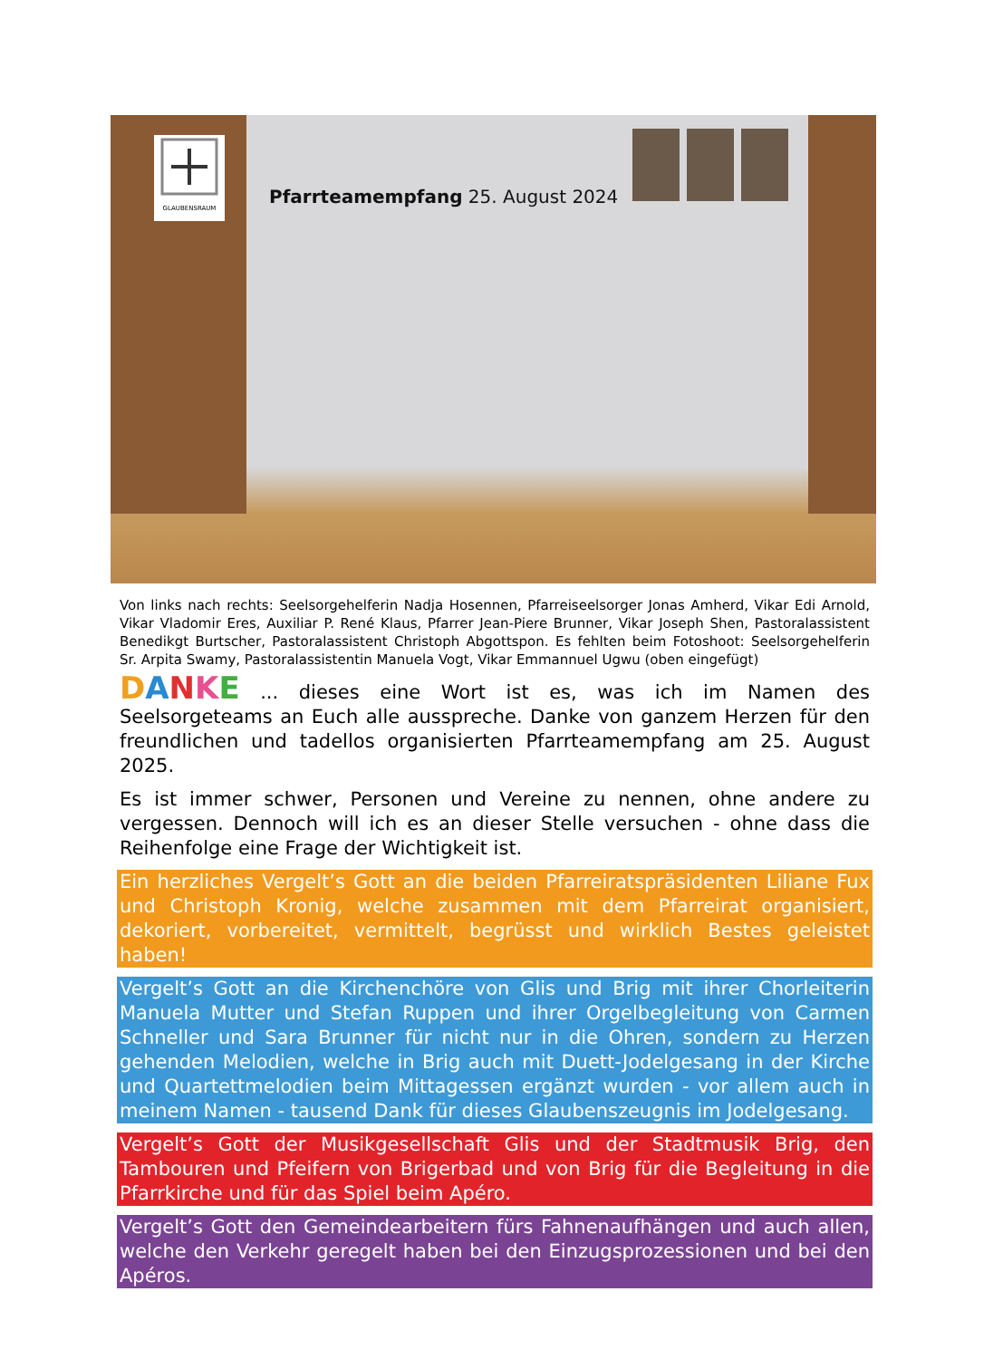GLAUBENSRAUM
Pfarrteamempfang 25. August 2024
Von links nach rechts: Seelsorgehelferin Nadja Hosennen, Pfarreiseelsorger Jonas Amherd, Vikar Edi Arnold, Vikar Vladomir Eres, Auxiliar P. René Klaus, Pfarrer Jean-Piere Brunner, Vikar Joseph Shen, Pastoralassistent Benedikgt Burtscher, Pastoralassistent Christoph Abgottspon. Es fehlten beim Fotoshoot: Seelsorgehelferin Sr. Arpita Swamy, Pastoralassistentin Manuela Vogt, Vikar Emmannuel Ugwu (oben eingefügt)
DANKE ... dieses eine Wort ist es, was ich im Namen des Seelsorgeteams an Euch alle ausspreche. Danke von ganzem Herzen für den freundlichen und tadellos organisierten Pfarrteamempfang am 25. August 2025.
Es ist immer schwer, Personen und Vereine zu nennen, ohne andere zu vergessen. Dennoch will ich es an dieser Stelle versuchen - ohne dass die Reihenfolge eine Frage der Wichtigkeit ist.
Ein herzliches Vergelt’s Gott an die beiden Pfarreiratspräsidenten Liliane Fux und Christoph Kronig, welche zusammen mit dem Pfarreirat organisiert, dekoriert, vorbereitet, vermittelt, begrüsst und wirklich Bestes geleistet haben!
Vergelt’s Gott an die Kirchenchöre von Glis und Brig mit ihrer Chorleiterin Manuela Mutter und Stefan Ruppen und ihrer Orgelbegleitung von Carmen Schneller und Sara Brunner für nicht nur in die Ohren, sondern zu Herzen gehenden Melodien, welche in Brig auch mit Duett-Jodelgesang in der Kirche und Quartettmelodien beim Mittagessen ergänzt wurden - vor allem auch in meinem Namen - tausend Dank für dieses Glaubenszeugnis im Jodelgesang.
Vergelt’s Gott der Musikgesellschaft Glis und der Stadtmusik Brig, den Tambouren und Pfeifern von Brigerbad und von Brig für die Begleitung in die Pfarrkirche und für das Spiel beim Apéro.
Vergelt’s Gott den Gemeindearbeitern fürs Fahnenaufhängen und auch allen, welche den Verkehr geregelt haben bei den Einzugsprozessionen und bei den Apéros.